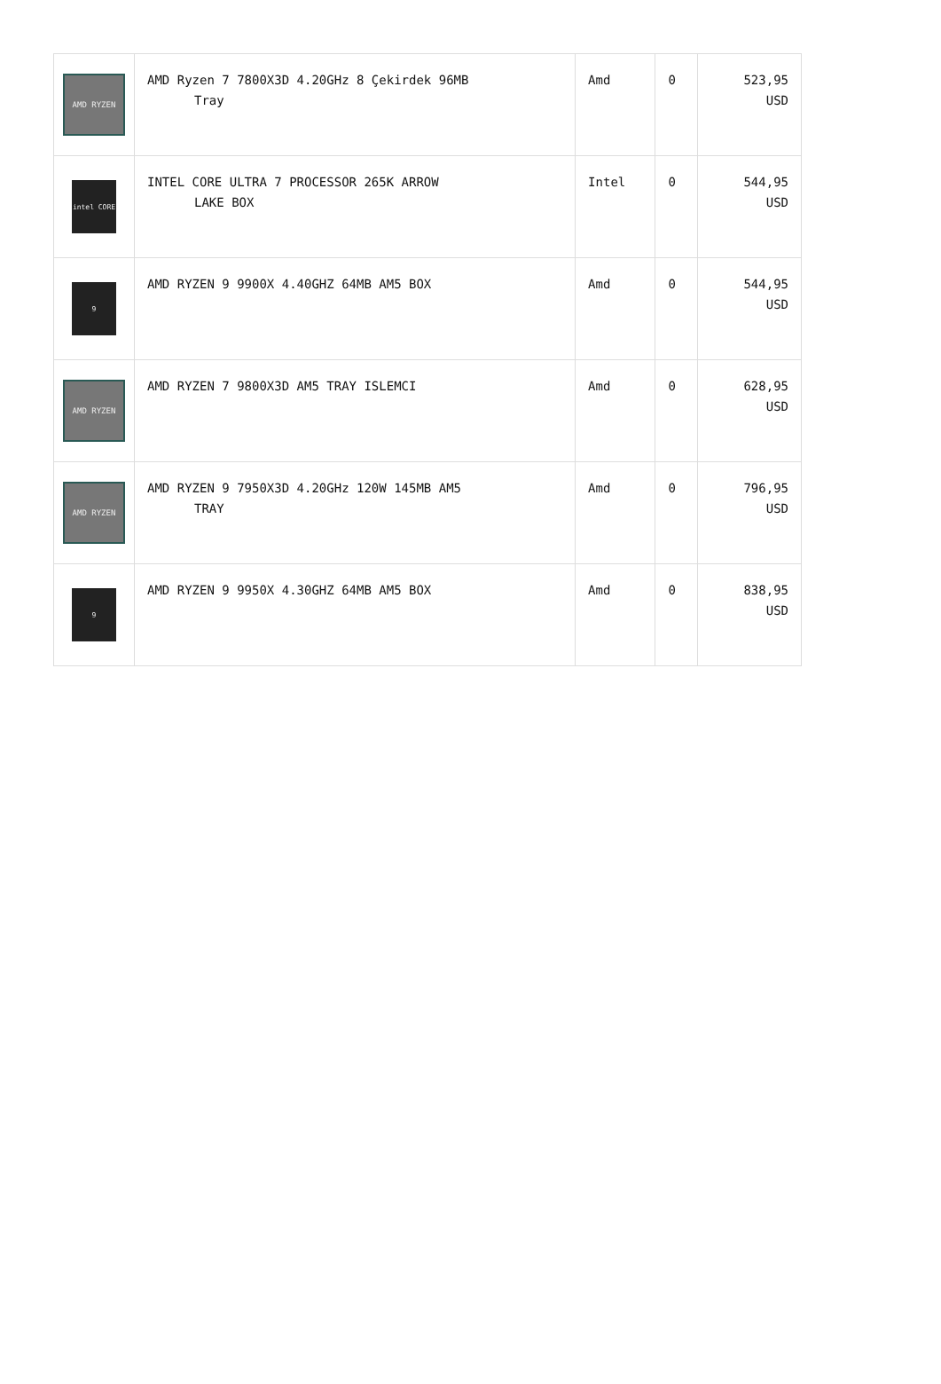| AMD RYZEN | AMD Ryzen 7 7800X3D 4.20GHz 8 Çekirdek 96MB Tray | Amd | 0 | 523,95 USD |
| intel CORE | INTEL CORE ULTRA 7 PROCESSOR 265K ARROW LAKE BOX | Intel | 0 | 544,95 USD |
| 9 | AMD RYZEN 9 9900X 4.40GHZ 64MB AM5 BOX | Amd | 0 | 544,95 USD |
| AMD RYZEN | AMD RYZEN 7 9800X3D AM5 TRAY ISLEMCI | Amd | 0 | 628,95 USD |
| AMD RYZEN | AMD RYZEN 9 7950X3D 4.20GHz 120W 145MB AM5 TRAY | Amd | 0 | 796,95 USD |
| 9 | AMD RYZEN 9 9950X 4.30GHZ 64MB AM5 BOX | Amd | 0 | 838,95 USD |